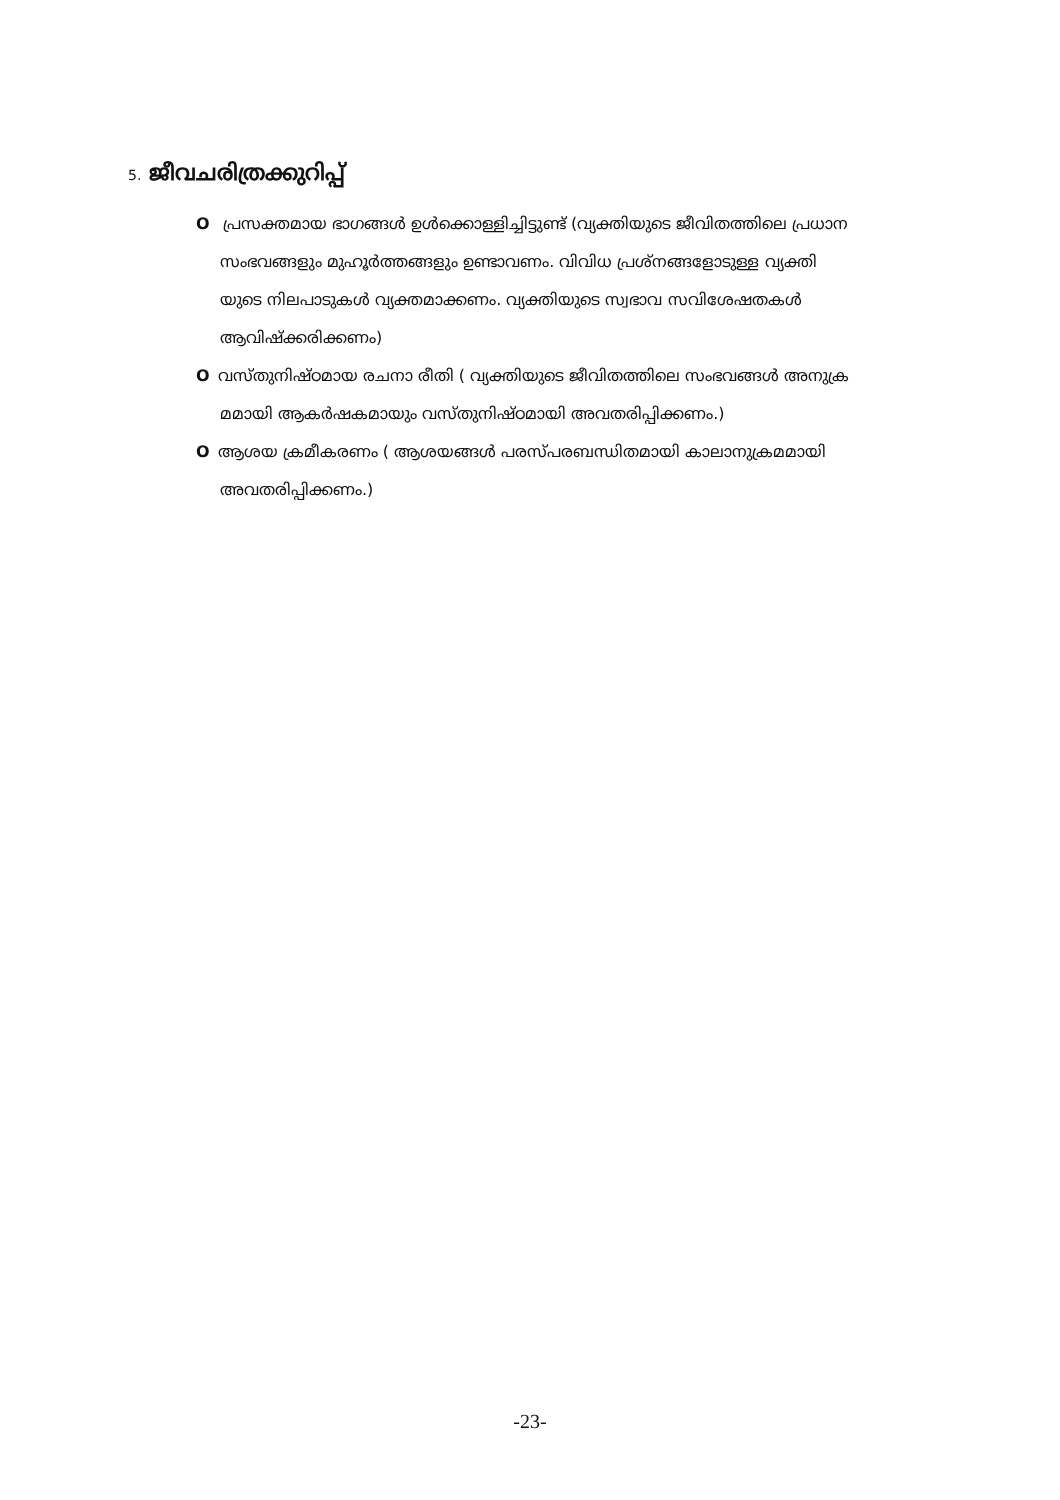5. ജീവചരിത്രക്കുറിപ്പ്
O പ്രസക്തമായ ഭാഗങ്ങൾ ഉൾക്കൊള്ളിച്ചിട്ടുണ്ട് (വ്യക്തിയുടെ ജീവിതത്തിലെ പ്രധാന
സംഭവങ്ങളും മുഹൂർത്തങ്ങളും ഉണ്ടാവണം. വിവിധ പ്രശ്നങ്ങളോടുള്ള വ്യക്തി
യുടെ നിലപാടുകൾ വ്യക്തമാക്കണം. വ്യക്തിയുടെ സ്വഭാവ സവിശേഷതകൾ
ആവിഷ്ക്കരിക്കണം)
Oവസ്തുനിഷ്ഠമായ രചനാ രീതി ( വ്യക്തിയുടെ ജീവിതത്തിലെ സംഭവങ്ങൾ അനുക്ര
മമായി ആകർഷകമായും വസ്തുനിഷ്ഠമായി അവതരിപ്പിക്കണം.)
Oആശയ ക്രമീകരണം ( ആശയങ്ങൾ പരസ്പരബന്ധിതമായി കാലാനുക്രമമായി
അവതരിപ്പിക്കണം.)
-23-